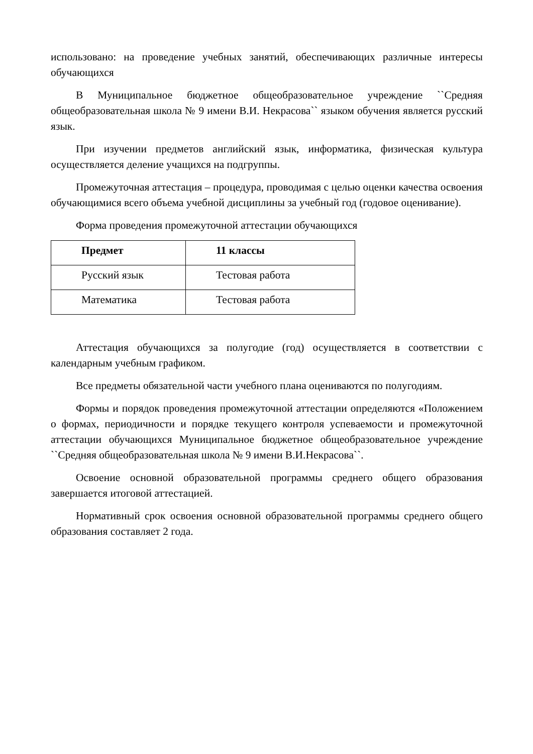использовано: на проведение учебных занятий, обеспечивающих различные интересы обучающихся
В Муниципальное бюджетное общеобразовательное учреждение ``Средняя общеобразовательная школа № 9 имени В.И. Некрасова`` языком обучения является русский язык.
При изучении предметов английский язык, информатика, физическая культура осуществляется деление учащихся на подгруппы.
Промежуточная аттестация – процедура, проводимая с целью оценки качества освоения обучающимися всего объема учебной дисциплины за учебный год (годовое оценивание).
Форма проведения промежуточной аттестации обучающихся
| Предмет | 11 классы |
| --- | --- |
| Русский язык | Тестовая работа |
| Математика | Тестовая работа |
Аттестация обучающихся за полугодие (год) осуществляется в соответствии с календарным учебным графиком.
Все предметы обязательной части учебного плана оцениваются по полугодиям.
Формы и порядок проведения промежуточной аттестации определяются «Положением о формах, периодичности и порядке текущего контроля успеваемости и промежуточной аттестации обучающихся Муниципальное бюджетное общеобразовательное учреждение ``Средняя общеобразовательная школа № 9 имени В.И.Некрасова``.
Освоение основной образовательной программы среднего общего образования завершается итоговой аттестацией.
Нормативный срок освоения основной образовательной программы среднего общего образования составляет 2 года.